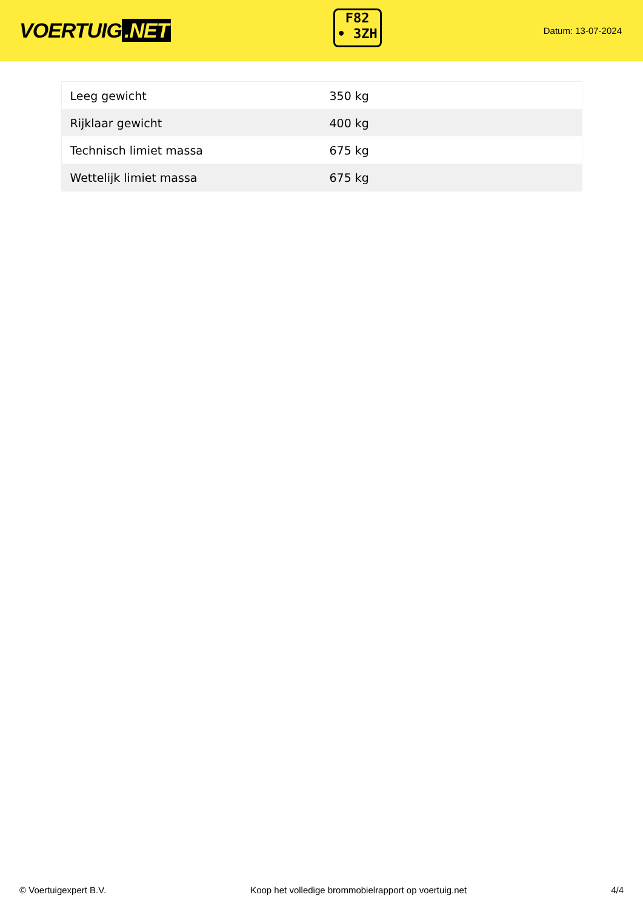VOERTUIG.NET
F82
• 3ZH
Datum: 13-07-2024
| Leeg gewicht | 350 kg |
| Rijklaar gewicht | 400 kg |
| Technisch limiet massa | 675 kg |
| Wettelijk limiet massa | 675 kg |
© Voertuigexpert B.V. Koop het volledige brommobielrapport op voertuig.net 4/4